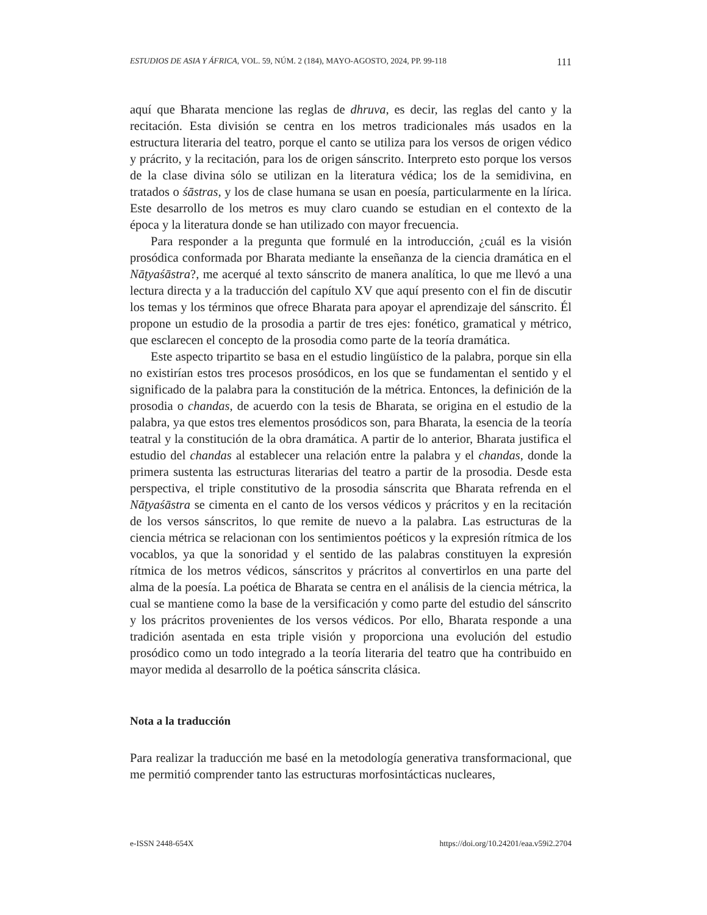ESTUDIOS DE ASIA Y ÁFRICA, VOL. 59, NÚM. 2 (184), MAYO-AGOSTO, 2024, PP. 99-118 111
aquí que Bharata mencione las reglas de dhruva, es decir, las reglas del canto y la recitación. Esta división se centra en los metros tradicionales más usados en la estructura literaria del teatro, porque el canto se utiliza para los versos de origen védico y prácrito, y la recitación, para los de origen sánscrito. Interpreto esto porque los versos de la clase divina sólo se utilizan en la literatura védica; los de la semidivina, en tratados o śāstras, y los de clase humana se usan en poesía, particularmente en la lírica. Este desarrollo de los metros es muy claro cuando se estudian en el contexto de la época y la literatura donde se han utilizado con mayor frecuencia.
Para responder a la pregunta que formulé en la introducción, ¿cuál es la visión prosódica conformada por Bharata mediante la enseñanza de la ciencia dramática en el Nāṭyaśāstra?, me acerqué al texto sánscrito de manera analítica, lo que me llevó a una lectura directa y a la traducción del capítulo XV que aquí presento con el fin de discutir los temas y los términos que ofrece Bharata para apoyar el aprendizaje del sánscrito. Él propone un estudio de la prosodia a partir de tres ejes: fonético, gramatical y métrico, que esclarecen el concepto de la prosodia como parte de la teoría dramática.
Este aspecto tripartito se basa en el estudio lingüístico de la palabra, porque sin ella no existirían estos tres procesos prosódicos, en los que se fundamentan el sentido y el significado de la palabra para la constitución de la métrica. Entonces, la definición de la prosodia o chandas, de acuerdo con la tesis de Bharata, se origina en el estudio de la palabra, ya que estos tres elementos prosódicos son, para Bharata, la esencia de la teoría teatral y la constitución de la obra dramática. A partir de lo anterior, Bharata justifica el estudio del chandas al establecer una relación entre la palabra y el chandas, donde la primera sustenta las estructuras literarias del teatro a partir de la prosodia. Desde esta perspectiva, el triple constitutivo de la prosodia sánscrita que Bharata refrenda en el Nāṭyaśāstra se cimenta en el canto de los versos védicos y prácritos y en la recitación de los versos sánscritos, lo que remite de nuevo a la palabra. Las estructuras de la ciencia métrica se relacionan con los sentimientos poéticos y la expresión rítmica de los vocablos, ya que la sonoridad y el sentido de las palabras constituyen la expresión rítmica de los metros védicos, sánscritos y prácritos al convertirlos en una parte del alma de la poesía. La poética de Bharata se centra en el análisis de la ciencia métrica, la cual se mantiene como la base de la versificación y como parte del estudio del sánscrito y los prácritos provenientes de los versos védicos. Por ello, Bharata responde a una tradición asentada en esta triple visión y proporciona una evolución del estudio prosódico como un todo integrado a la teoría literaria del teatro que ha contribuido en mayor medida al desarrollo de la poética sánscrita clásica.
Nota a la traducción
Para realizar la traducción me basé en la metodología generativa transformacional, que me permitió comprender tanto las estructuras morfosintácticas nucleares,
e-ISSN 2448-654X https://doi.org/10.24201/eaa.v59i2.2704